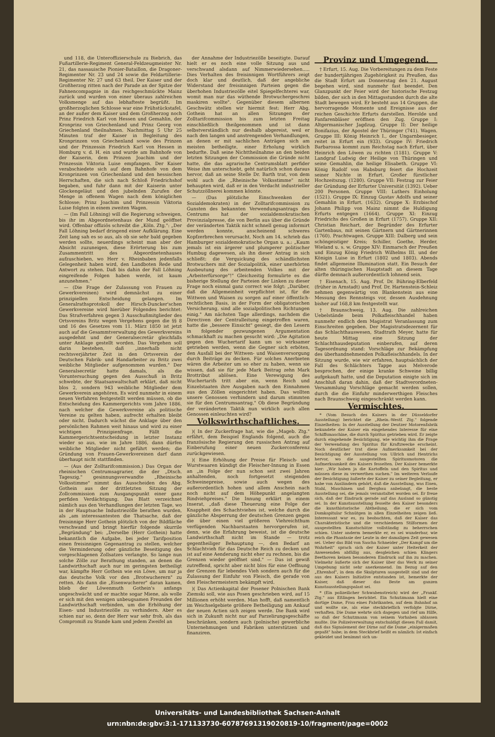und 118, die Unteroffizierschule zu Biebrich, das Fußartillerie-Regiment General-Feldzeugmeister Nr. 21, das nassauische Pionier-Bataillon, die Dragoner-Regimenter Nr. 23 und 24 sowie die Feldartillerie-Regimenter Nr. 27 und 63 theil. Der Kaiser und der Großherzog ritten nach der Parade an der Spitze der Fahnencompagnie in das reichgeschmückte Mainz zurück und wurden von einer überaus zahlreichen Volksmenge auf das lebhafteste begrüßt. Im großherzoglichen Schlosse war eine Frühstückstafel, an der außer dem Kaiser und dem Großherzog noch Prinz Friedrich Karl von Hessen und Gemahlin, der Kronprinz von Griechenland und Prinz Georg von Griechenland theilnahmen. Nachmittag 5 Uhr 25 Minuten traf der Kaiser in Begleitung des Kronprinzen von Griechenland sowie des Prinzen und der Prinzessin Friedrich Karl von Hessen in Homburg v. d. H. ein und wurde am Bahnhofe von der Kaiserin, dem Prinzen Joachim und der Prinzessin Viktoria Luise empfangen. Der Kaiser verabschiedete sich auf dem Bahnhofe von dem Kronprinzen von Griechenland und den hessischen Herrschaften, die sich nach Schloß Friedrichshof begaben, und fuhr dann mit der Kaiserin unter Glockengeläut und den jubelnden Zurufen der Menge in offenem Wagen nach dem königlichen Schlosse; Prinz Joachim und Prinzessin Viktoria Luise folgten in einem zweiten Wagen.
— (Im Fall Löhning) will die Regierung schweigen, bis ihr im Abgeordnetenhaus der Mund geöffnet wird. Offenbar offiziös schreibt die „Köln. Ztg.": „Der Fall Löhning bedarf dringend einer Aufklärung. Eine Zeit lang sah es so aus, als ob sie sehr bald gegeben werden sollte, neuerdings scheint man aber der Absicht zuzuneigen, diese Erörterung bis zum Zusammentritt des Abgeordnetenhauses aufzuschieben, wo Herr v. Rheinbaben jedenfalls Gelegenheit haben wird, den Landboten Rede und Antwort zu stehen. Daß bis dahin der Fall Löhning eingreifende Folgen haben werde, ist kaum anzunehmen."
— (Die Frage der Zulassung von Frauen zu Gewerkvereinen) wird demnächst zu einer prinzipiellen Entscheidung gelangen. Im Generalrathsprotokoll der Hirsch-Duncker'schen Gewerkvereine wird hierüber Folgendes berichtet: Das Strafverfahren gegen 3 Ausschußmitglieder des Ortsvereins Britz wegen Vergehens gegen die §§ 8 und 16 des Gesetzes vom 11. März 1850 ist jetzt auch auf die Gesammtverwaltung des Gewerkvereins ausgedehnt und der Generalsecretär gleichfalls unter Anklage gestellt worden. Das Vergehen soll darin bestehen, daß „innerhalb nicht rechtsverjährter Zeit in den Ortsverein der Deutschen Fabrik- und Handarbeiter zu Britz zwei weibliche Mitglieder aufgenommen wurden." Der Generalsecretär hatte damals, als die Voruntersuchung gegen den Ausschuß in Britz schwebte, der Staatsanwaltschaft erklärt, daß nicht blos 2, sondern 943 weibliche Mitglieder dem Gewerkverein angehören. Es wird nunmehr in einem neuen Verfahren festgestellt werden müssen, ob die Entscheidung des Kammergerichts vom Jahre 1886, nach welcher die Gewerkvereine als politische Vereine zu gelten haben, aufrecht erhalten bleibt oder nicht. Dadurch wächst die Anklage über den persönlichen Rahmen weit hinaus und wird zu einer wichtigen Prinzipienfrage. Fällt die Kammergerichtsentscheidung in letzter Instanz wieder so aus, wie im Jahre 1886, dann dürfen weibliche Mitglieder nicht geführt werden; die Gründung von Frauen-Gewerkvereinen darf dann überhaupt nicht stattfinden.
— (Aus der Zolltarifcommission.) Das Organ der rheinischen Centrumsagrarier, die der „Dtsch. Tageszig." gesinnungsverwandte „Rheinische Volksstimme" nimmt das Ausscheiden des Abg. Gothein aus der drittletzten Sitzung der Zollcommission zum Ausgangspunkt einer ganz perfiden Verdächtigung. Das Blatt verzeichnet nämlich aus den Verhandlungen der letzten Tage, wo in der Hauptsache Industriezölle berathen wurden, als „am interessantesten die Thatsache, daß der freisinnige Herr Gothein plötzlich von der Bildfläche verschwand und bringt hierfür folgende skurrile „Begründung" bei: „Derselbe (Herr Gothein) hatte bekanntlich die Aufgabe, bei jeder Tarifposition einen freisinnigen Gegenantrag zu stellen, welcher die Verminderung oder gänzliche Beseitigung des vorgeschlagenen Zollsatzes verlangte. So lange nun solche Zölle zur Berathung standen, an denen die Landwirthschaft auch nur im geringsten betheiligt war, kämpfte Herr Gothein wie ein Löwe, um nur ja das deutsche Volk vor den „Brotwucherern" zu retten. Als dann die „Eisenwucherer" daran kamen, blieb der Löwenmuth Gothein's anfangs ungeschwächt und er machte sogar Miene, als wolle er sich mit den wenigen unbeugsamen Freunden der Landwirthschaft verbinden, um die Erhöhung der Eisen- und Industriezölle zu verhindern. Aber es schien nur so, denn der Herr war sehr froh, als das Compromiß zu Stande kam und jedem Zweifel an
der Annahme der Industriezölle beseitigte. Darauf hielt er es noch eine volle Sitzung aus und verschwand alsdann auf Nimmerwiedersehen..... Dies Verhalten des freisinnigen Wortführers zeigt doch klar und deutlich, daß der angebliche Widerstand der freisinnigen Parteien gegen die überhohen Industriezölle eitel Spiegelfechterei war, womit man nur das wüthende Brotwuchergeschrei maskiren wollte". Gegenüber diesem albernen Geschwätz stellen wir hiermit fest: Herr Abg. Gothein hat an allen Sitzungen der Zolltarifcommission bis zum letzten Freitag einschließlich theilgenommen und ist dann selbstverständlich nur deshalb abgereist, weil er nach den langen und anstrengenden Verhandlungen, an denen er mit sachlichen Anträgen sich am meisten betheiligte, einer Erholung wirklich bedurfte. Daß seine Nichttheilnahme an den beiden letzten Sitzungen der Commission die Gründe nicht hatte, die das agrarische Centrumsblatt perfider Weise ihm unterschiebt, geht natürlich schon daraus hervor, daß an seine Stelle Dr. Barth trat, von dem wohl auch die „Rheinische Volksstimme" nicht behaupten wird, daß er in den Verdacht industrieller Schutzzöllnerei kommen könnte.
— (Das plötzliche Einschwenken der Sozialdemokraten) in der Zolltarifcommission zu Gunsten des bekannten Verwendungsantrags des Centrums hat der sozialdemokratischen Provinzialpresse, die von Berlin aus über die Gründe der veränderten Taktik nicht schnell genug informirt werden konnte, anscheinend schweres Kopfzerbrechen verursacht. Noch am 14. schrieb das Hamburger sozialdemokratische Organ u. a.: „Kaum jemals ist ein ärgerer und plumperer politischer Humbug dagewesen, als ihn dieser Antrag in sich schließt: die Verquickung des schändlichsten Brotwuchers mit der Sozialpolitik, einer unerhörten Ausbeutung des arbeitenden Volkes mit der „Arbeiterfürsorge"!" Gleichzeitig formulirte es die bisherige Stellung der Parteien der Linken zu dieser Frage noch einmal ganz correct wie folgt: „Darüber, daß die Allgemeinheit verpflichtet ist, für die Wittwen und Waisen zu sorgen auf einer öffentlich-rechtlichen Basis, in der Form der obligatorischen Versicherung, sind alle sozialpolitischen Richtungen einig." Am nächsten Tage allerdings, nachdem die Directiven der Centralleitung eingetroffen waren, hatte die „bessere Einsicht" gesiegt, die den Lesern in folgender gezwungenen Argumentation schmackhaft zu machen gesucht wird: „Die Agitation gegen den Wuchertarif kann um so wirksamer getrieben werden, wenn die Gegner sich erböten, den Ausfall bei der Wittwen- und Waisenversorgung durch Beiträge zu decken. Für solches Anerbieten wären die Arbeiter um so eher zu haben, wenn sie wissen, daß sie für jede Mark Beitrag zehn Mark Brottribut ablösen. Eine Verewigung des Wuchertarifs tritt aber ein, wenn Reich und Einzelstaaten ihre Ausgaben nach den Einnahmen aus den Zöllen eingerichtet haben. Das wollten unsere Genossen verhindern und darum stimmten sie für den Centrumsantrag." Ob diese Begründung der veränderten Taktik nun wirklich auch allen Genossen einleuchten wird?
Volkswirthschaftliches.
)( In der Zuckerfrage hat, wie die „Mageb. Ztg." erfährt, dem Beispiel Englands folgend, auch die französische Regierung den russischen Antrag auf Einberufung einer neuen Zuckerconferenz zurückgewiesen.
)( Eine Erhöhung der Preise für Fleisch- und Wurstwaaren kündigt die Fleischer-Innung in Essen an „in Folge der nun schon seit zwei Jahren anhaltenden, noch fortgesetzt steigenden Schweinepreise, sowie auch wegen des außerordentlich hohen und allem Anschein nach noch nicht auf dem Höhepunkt angelangten Rindviehpreises." Die Innung erklärt in einem Inserat, „daß diese Theuerung eine Folge der Knappheit des Schachtviehes ist, welche durch die gänzliche Absperrung der deutschen Grenzen gegen die über einen viel größeren Viehreichthum verfügenden Nachbarstaaten hervorgerufen ist, denn, wie die Erfahrung beweist, ist die deutsche Landwirthschaft nicht im Stande — trotz gegentheiliger Behauptung —, den Bedarf an Schlachtvieh für das Deutsche Reich zu decken und ist auf eine Aenderung nicht eher zu rechnen, bis die Grenzen wieder geöffnet sind." — Das ist gewiß zutreffend, spricht aber nicht blos für eine Oeffnung der Grenzen für lebendes Vieh sondern auch für die Zulassung der Einfuhr von Fleisch, die gerade von den Fleischermeistern bekämpft wird.
)( Das Actienkapital der Posener Polnischen Bank Ziemski soll, wie aus Posen geschrieben wird, auf 15 Millionen erhöht werden. Man hofft, daß namentlich im Weichselgebiete größere Betheiligung am Ankauf der neuen Actien sich zeigen werde. Die Bank wird sich in Zukunft nicht nur auf Parzelirungsgeschäfte beschränken, sondern auch (polnische) gewerbliche Unternehmungen und Fabriken unterstützen und finanziren.
Provinz und Umgegend.
† Erfurt, 15. Aug. Die Vorbereitungen zu dem Feste der hundertjährigen Zugehörigkeit zu Preußen, das die Stadt Erfurt am Donnerstag den 21. August begehen wird, sind nunmehr fast beendet. Den Glanzpunkt der Feier wird der historische Festzug bilden, der sich in den Mittagsstunden durch die alte Stadt bewegen wird. Er besteht aus 14 Gruppen, die hervorragende Momente und Ereignisse aus der reichen Geschichte Erfurts darstellen. Herolde und Fanfarenbläser eröffnen den Zug. Gruppe I: Altgermanischer Jagdzug. Gruppe II: Der heilige Bonifazius, der Apostel der Thüringer (741). Wagen. Gruppe III: König Heinrich I., der Ungarnbesieger, reitet in Erfurt ein (933). Gruppe IV: Friedrich Barbarossa kommt zum Reichstag nach Erfurt, über Heinrich den Löwen zu richten (1181). Gruppe V: Landgraf Ludwig der Heilige von Thüringen und seine Gemahlin, die heilige Elisabeth. Gruppe VI: König Rudolf von Habsburg feiert die Hochzeit seiner Nichte in Erfurt. Großer fürstlicher Hochzeitszug. (1280). Gruppe VII: Festzug zur Feier der Gründung der Erfurter Universität (1392). Ueber 200 Personen. Gruppe VIII: Luthers Einholung (1521). Gruppe IX: Einzug Gustav Adolfs und seiner Gemahlin in Erfurt. (1632). Gruppe X: Erzbischof Johann Philipp von Mainz nimmt die Huldigung Erfurts entgegen (1664). Gruppe XI: Einzug Friedrichs des Großen in Erfurt (1757). Gruppe XII: Christian Reichart, der Begründer des Erfurter Gartenbaus, mit seinen Gärtnern und Gärtnerinnen (1760). Prachtwagen. Gruppe XIII: Dalberg und sein schöngeistiger Kreis; Schiller, Goethe, Herder, Wieland u. s. w. Gruppe XIV: Einmarsch der Preußen und Einzug König Friedrich Wilhelms III. und der Königin Luise in Erfurt (1802 und 1803). Abends findet allgemeine Illumination statt. Ein Besuch der alten thüringischen Hauptstadt an diesem Tage dürfte demnach außerordentlich lohnend sein.
† Eisenach, 15. Aug. Prof. Dr. Bühring-Elberfeld (früher in Arnstadt) und Prof. Dr. Hartenstein-Schleiz nehmen gegenwärtig von Blankenstein aus eine Messung des Rennsteigs vor, dessen Ausdehnung bisher auf 168,8 km festgestellt war.
† Braunschweig, 13. Aug. Die zahlreichen Uebelstände beim Polkafleischhandel haben nunmehr endlich dem Magistrat Veranlassung zum Einschreiten gegeben. Der Magistratsdezernent für das Schlachthauswesen, Stadtrath Meyer, hatte für heute Mittag eine Sitzung der Schlachthausdeputation einberufen, auf deren Tagesordnung stand: Vorschläge zur Bekämpfung des überhandnehmenden Polkafleischhandels. In der Sitzung wurde, wie wir erfahren, hauptsächlich der Fall des Schlächters Tappe aus Melverode besprochen, der einige kranke Schweine billig aufgekauft hatte, und die Deputation einigte sich im Anschluß daran dahin, daß der Stadtverordneten-Versammlung Vorschläge gemacht werden sollen, durch die die Einfuhr minderwerthigen Fleisches nach Braunschweig eingeschränkt werden kann.
Vermischtes.
* (Vom Besuch des Kaisers in der Düsseldorfer Ausstellung) berichtet die „Rhein.-Westf. Ztg." folgende Einzelheiten: In der Ausstellung der Deutzer Motorenfabrik bekundete der Kaiser ein eingehendes Interesse für eine Schiffsmaschine, die durch Spiritus getrieben wird. Er zeigte durch eingehende Besichtigung, wie wichtig ihm die Frage der Verwendung des Spiritus für Kraftzwecke erscheint. Noch deutlicher trat diese Aufmerksamkeit bei der Besichtigung der Ausstellung von Ullrich und Hentrichs hervor, wo die ausgestellten Spiritusmotoren die Aufmerksamkeit des Kaisers fesselten. Der Kaiser bemerkte hier: „Wir haben ja die Kartoffeln und den Spiritus und müssen diese zu verwerthen suchen." Im weiteren Verlaufe der Besichtigung äußerte der Kaiser zu seiner Begleitung, er habe von Ausländern gehört, daß die Ausstellung, was Eisen, Stahl, Maschinen und Bergbau anbelangt, die beste Ausstellung sei, die jemals veranstaltet worden sei. Er freue sich, daß der Eindruck gerade auf das Ausland so günstig sei. In der Kunstausstellung fesselte den Kaiser besonders die kunsthistorische Abtheilung, die er sich vom Domkapitular Schnütgen in allen Einzelheiten zeigen ließ. Interessant war es, zu beobachten, daß der Kaiser das Charakteristische und die verschiedenen Stilformen der ausgestellten Kunstschätze vollständig zu beherrschen schien. Unter anderm bemerkte er, es sei wunderbar, wie reich die Phantasie der Leute in der damaligen Zeit gewesen sei. Ueber das Bild von Sascha Schneider „Der Kampf um die Wahrheit" sprach sich der Kaiser unter Heiterkeit der Anwesenden abfällig aus, desgleichen schien Klingers Beethoven keinen besonderen Eindruck auf ihn zu machen. Vielmehr äußerte sich der Kaiser über das Werk zu seiner Umgebung nicht sehr anerkennend. Im Bezug auf den „Ehrenhof", in dem die Skulpturen ausgestellt sind und der aus des Kaisers Initiative entstanden ist, bemerkte der Kaiser, daß dieser das Beste am ganzen Kunstausstellungspalast sei.
* (Ein polizeilicher Schwabenstreich) wird der „Frankf. Ztg." aus Eßlingen berichtet. Ein Schutzmann hielt eine dortige Dame, Frau eines Fabrikanten, auf dem Bahnhof an und wollte sie, als eine steckbrieflich verfolgte Dirne, verhaften. Die Dame wehrte sich dagegen und rief um Hilfe, so daß der Schutzmann von seinem Vorhaben ablassen mußte. Die Polizeiverwaltung entschuldigt diesen Fall damit, daß das Signalement der Dirne auf die Dame „einigermaßen gepaßt" habe; in dem Steckbrief heißt es nämlich: Ist einfach gekleidet und benimmt sich un-
Universitäts- und Landesbibliothek Sachsen-Anhalt
urn:nbn:de:gbv:3:1-171133730-60787691319020819-10/fragment/page=0002